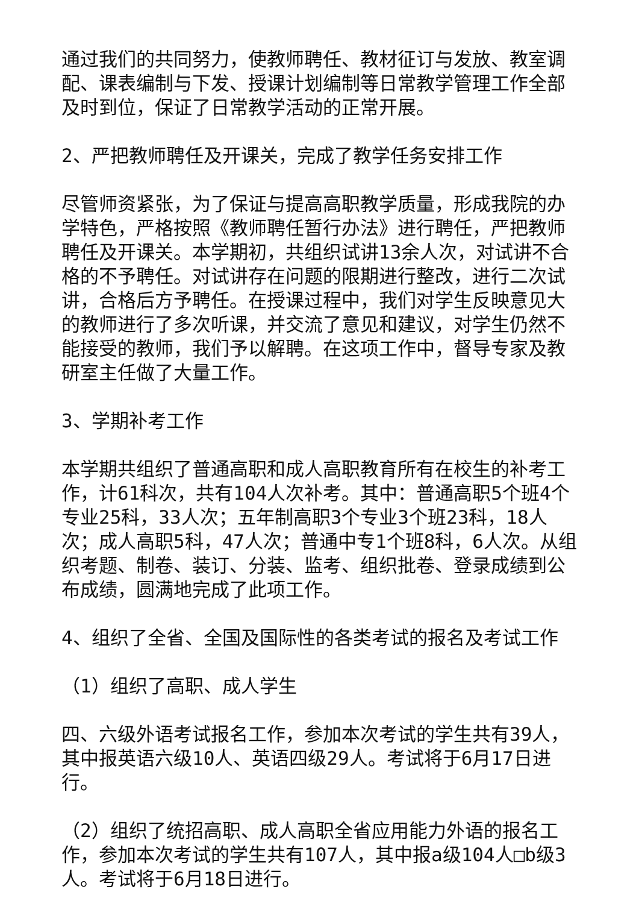通过我们的共同努力，使教师聘任、教材征订与发放、教室调配、课表编制与下发、授课计划编制等日常教学管理工作全部及时到位，保证了日常教学活动的正常开展。
2、严把教师聘任及开课关，完成了教学任务安排工作
尽管师资紧张，为了保证与提高高职教学质量，形成我院的办学特色，严格按照《教师聘任暂行办法》进行聘任，严把教师聘任及开课关。本学期初，共组织试讲13余人次，对试讲不合格的不予聘任。对试讲存在问题的限期进行整改，进行二次试讲，合格后方予聘任。在授课过程中，我们对学生反映意见大的教师进行了多次听课，并交流了意见和建议，对学生仍然不能接受的教师，我们予以解聘。在这项工作中，督导专家及教研室主任做了大量工作。
3、学期补考工作
本学期共组织了普通高职和成人高职教育所有在校生的补考工作，计61科次，共有104人次补考。其中：普通高职5个班4个专业25科，33人次；五年制高职3个专业3个班23科，18人次；成人高职5科，47人次；普通中专1个班8科，6人次。从组织考题、制卷、装订、分装、监考、组织批卷、登录成绩到公布成绩，圆满地完成了此项工作。
4、组织了全省、全国及国际性的各类考试的报名及考试工作
（1）组织了高职、成人学生
四、六级外语考试报名工作，参加本次考试的学生共有39人，其中报英语六级10人、英语四级29人。考试将于6月17日进行。
（2）组织了统招高职、成人高职全省应用能力外语的报名工作，参加本次考试的学生共有107人，其中报a级104人□b级3人。考试将于6月18日进行。